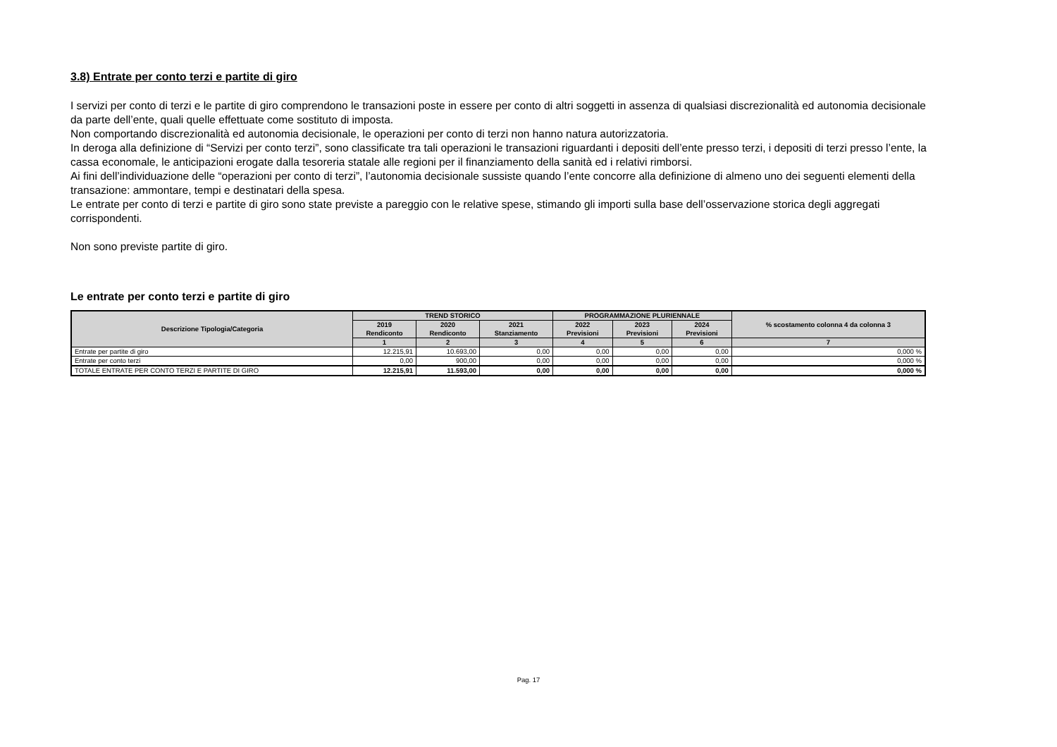3.8) Entrate per conto terzi e partite di giro
I servizi per conto di terzi e le partite di giro comprendono le transazioni poste in essere per conto di altri soggetti in assenza di qualsiasi discrezionalità ed autonomia decisionale da parte dell’ente, quali quelle effettuate come sostituto di imposta.
Non comportando discrezionalità ed autonomia decisionale, le operazioni per conto di terzi non hanno natura autorizzatoria.
In deroga alla definizione di “Servizi per conto terzi”, sono classificate tra tali operazioni le transazioni riguardanti i depositi dell’ente presso terzi, i depositi di terzi presso l’ente, la cassa economale, le anticipazioni erogate dalla tesoreria statale alle regioni per il finanziamento della sanità ed i relativi rimborsi.
Ai fini dell’individuazione delle “operazioni per conto di terzi”, l’autonomia decisionale sussiste quando l’ente concorre alla definizione di almeno uno dei seguenti elementi della transazione: ammontare, tempi e destinatari della spesa.
Le entrate per conto di terzi e partite di giro sono state previste a pareggio con le relative spese, stimando gli importi sulla base dell’osservazione storica degli aggregati corrispondenti.
Non sono previste partite di giro.
Le entrate per conto terzi e partite di giro
| Descrizione Tipologia/Categoria | TREND STORICO | | | PROGRAMMAZIONE PLURIENNALE | | | % scostamento colonna 4 da colonna 3 |
| --- | --- | --- | --- | --- | --- | --- | --- |
| | 2019 Rendiconto | 2020 Rendiconto | 2021 Stanziamento | 2022 Previsioni | 2023 Previsioni | 2024 Previsioni | |
| | 1 | 2 | 3 | 4 | 5 | 6 | 7 |
| Entrate per partite di giro | 12.215,91 | 10.693,00 | 0,00 | 0,00 | 0,00 | 0,00 | 0,000 % |
| Entrate per conto terzi | 0,00 | 900,00 | 0,00 | 0,00 | 0,00 | 0,00 | 0,000 % |
| TOTALE ENTRATE PER CONTO TERZI E PARTITE DI GIRO | 12.215,91 | 11.593,00 | 0,00 | 0,00 | 0,00 | 0,00 | 0,000 % |
Pag. 17